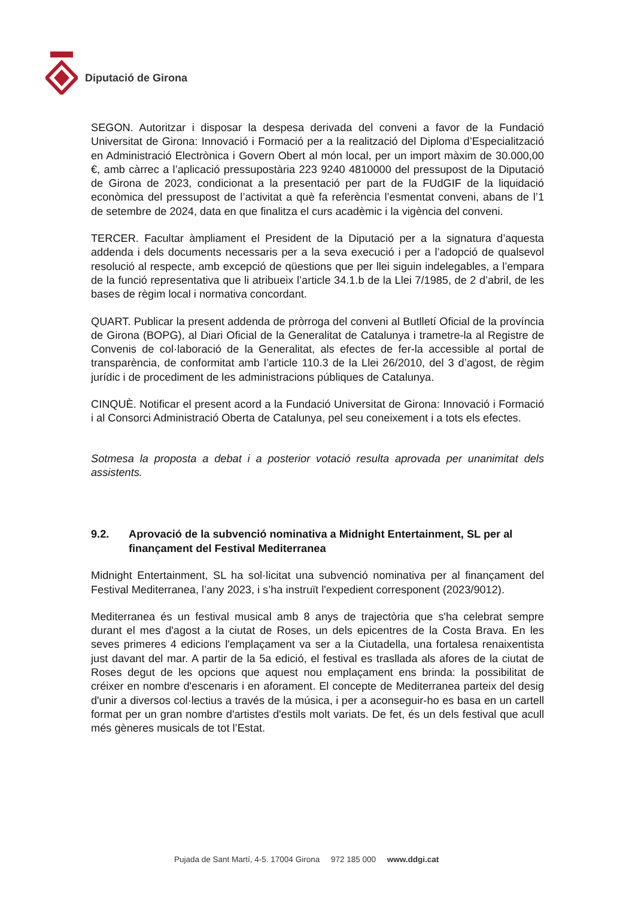Diputació de Girona
SEGON. Autoritzar i disposar la despesa derivada del conveni a favor de la Fundació Universitat de Girona: Innovació i Formació per a la realització del Diploma d’Especialització en Administració Electrònica i Govern Obert al món local, per un import màxim de 30.000,00 €, amb càrrec a l’aplicació pressupostària 223 9240 4810000 del pressupost de la Diputació de Girona de 2023, condicionat a la presentació per part de la FUdGIF de la liquidació econòmica del pressupost de l’activitat a què fa referència l’esmentat conveni, abans de l’1 de setembre de 2024, data en que finalitza el curs acadèmic i la vigència del conveni.
TERCER. Facultar àmpliament el President de la Diputació per a la signatura d’aquesta addenda i dels documents necessaris per a la seva execució i per a l’adopció de qualsevol resolució al respecte, amb excepció de qüestions que per llei siguin indelegables, a l’empara de la funció representativa que li atribueix l’article 34.1.b de la Llei 7/1985, de 2 d’abril, de les bases de règim local i normativa concordant.
QUART. Publicar la present addenda de pròrroga del conveni al Butlletí Oficial de la província de Girona (BOPG), al Diari Oficial de la Generalitat de Catalunya i trametre-la al Registre de Convenis de col·laboració de la Generalitat, als efectes de fer-la accessible al portal de transparència, de conformitat amb l’article 110.3 de la Llei 26/2010, del 3 d’agost, de règim jurídic i de procediment de les administracions públiques de Catalunya.
CINQUÈ. Notificar el present acord a la Fundació Universitat de Girona: Innovació i Formació i al Consorci Administració Oberta de Catalunya, pel seu coneixement i a tots els efectes.
Sotmesa la proposta a debat i a posterior votació resulta aprovada per unanimitat dels assistents.
9.2. Aprovació de la subvenció nominativa a Midnight Entertainment, SL per al finançament del Festival Mediterranea
Midnight Entertainment, SL ha sol·licitat una subvenció nominativa per al finançament del Festival Mediterranea, l’any 2023, i s’ha instruït l'expedient corresponent (2023/9012).
Mediterranea és un festival musical amb 8 anys de trajectòria que s'ha celebrat sempre durant el mes d'agost a la ciutat de Roses, un dels epicentres de la Costa Brava. En les seves primeres 4 edicions l'emplaçament va ser a la Ciutadella, una fortalesa renaixentista just davant del mar. A partir de la 5a edició, el festival es trasllada als afores de la ciutat de Roses degut de les opcions que aquest nou emplaçament ens brinda: la possibilitat de créixer en nombre d'escenaris i en aforament. El concepte de Mediterranea parteix del desig d'unir a diversos col·lectius a través de la música, i per a aconseguir-ho es basa en un cartell format per un gran nombre d'artistes d'estils molt variats. De fet, és un dels festival que acull més gèneres musicals de tot l’Estat.
Pujada de Sant Martí, 4-5. 17004 Girona 972 185 000 www.ddgi.cat